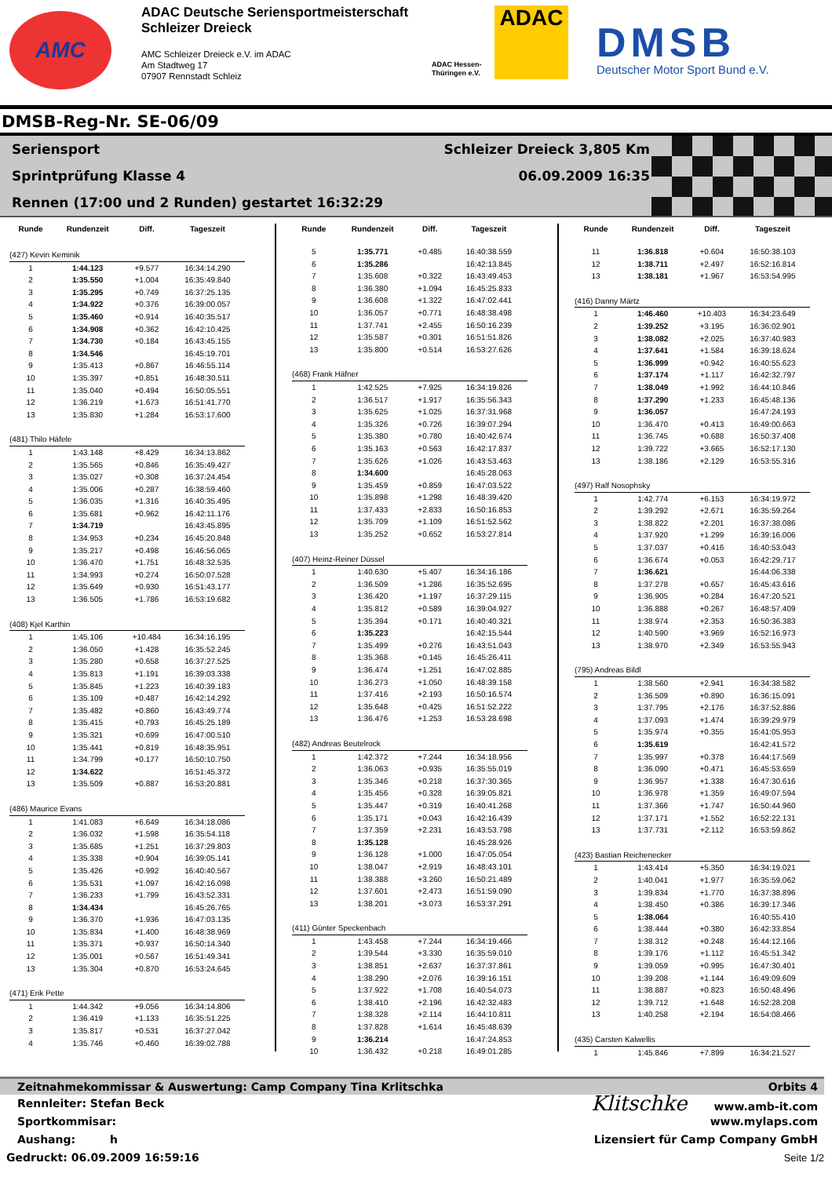AMC
ADAC Deutsche Seriensportmeisterschaft
Schleizer Dreieck
AMC Schleizer Dreieck e.V. im ADAC
Am Stadtweg 17
07907 Rennstadt Schleiz
ADAC Hessen-Thüringen e.V.
ADAC
DMSB
Deutscher Motor Sport Bund e.V.
DMSB-Reg-Nr. SE-06/09
Seriensport Schleizer Dreieck 3,805 Km
Sprintprüfung Klasse 4 06.09.2009 16:35
Rennen (17:00 und 2 Runden) gestartet 16:32:29
| Runde | Rundenzeit | Diff. | Tageszeit |
| --- | --- | --- | --- |
| (427) Kevin Keminik | | | |
| 1 | 1:44.123 | +9.577 | 16:34:14.290 |
| 2 | 1:35.550 | +1.004 | 16:35:49.840 |
| 3 | 1:35.295 | +0.749 | 16:37:25.135 |
| 4 | 1:34.922 | +0.376 | 16:39:00.057 |
| 5 | 1:35.460 | +0.914 | 16:40:35.517 |
| 6 | 1:34.908 | +0.362 | 16:42:10.425 |
| 7 | 1:34.730 | +0.184 | 16:43:45.155 |
| 8 | 1:34.546 | | 16:45:19.701 |
| 9 | 1:35.413 | +0.867 | 16:46:55.114 |
| 10 | 1:35.397 | +0.851 | 16:48:30.511 |
| 11 | 1:35.040 | +0.494 | 16:50:05.551 |
| 12 | 1:36.219 | +1.673 | 16:51:41.770 |
| 13 | 1:35.830 | +1.284 | 16:53:17.600 |
| (481) Thilo Häfele | | | |
| 1 | 1:43.148 | +8.429 | 16:34:13.862 |
| 2 | 1:35.565 | +0.846 | 16:35:49.427 |
| 3 | 1:35.027 | +0.308 | 16:37:24.454 |
| 4 | 1:35.006 | +0.287 | 16:38:59.460 |
| 5 | 1:36.035 | +1.316 | 16:40:35.495 |
| 6 | 1:35.681 | +0.962 | 16:42:11.176 |
| 7 | 1:34.719 | | 16:43:45.895 |
| 8 | 1:34.953 | +0.234 | 16:45:20.848 |
| 9 | 1:35.217 | +0.498 | 16:46:56.065 |
| 10 | 1:36.470 | +1.751 | 16:48:32.535 |
| 11 | 1:34.993 | +0.274 | 16:50:07.528 |
| 12 | 1:35.649 | +0.930 | 16:51:43.177 |
| 13 | 1:36.505 | +1.786 | 16:53:19.682 |
| (408) Kjel Karthin | | | |
| 1 | 1:45.106 | +10.484 | 16:34:16.195 |
| 2 | 1:36.050 | +1.428 | 16:35:52.245 |
| 3 | 1:35.280 | +0.658 | 16:37:27.525 |
| 4 | 1:35.813 | +1.191 | 16:39:03.338 |
| 5 | 1:35.845 | +1.223 | 16:40:39.183 |
| 6 | 1:35.109 | +0.487 | 16:42:14.292 |
| 7 | 1:35.482 | +0.860 | 16:43:49.774 |
| 8 | 1:35.415 | +0.793 | 16:45:25.189 |
| 9 | 1:35.321 | +0.699 | 16:47:00.510 |
| 10 | 1:35.441 | +0.819 | 16:48:35.951 |
| 11 | 1:34.799 | +0.177 | 16:50:10.750 |
| 12 | 1:34.622 | | 16:51:45.372 |
| 13 | 1:35.509 | +0.887 | 16:53:20.881 |
| (486) Maurice Evans | | | |
| 1 | 1:41.083 | +6.649 | 16:34:18.086 |
| 2 | 1:36.032 | +1.598 | 16:35:54.118 |
| 3 | 1:35.685 | +1.251 | 16:37:29.803 |
| 4 | 1:35.338 | +0.904 | 16:39:05.141 |
| 5 | 1:35.426 | +0.992 | 16:40:40.567 |
| 6 | 1:35.531 | +1.097 | 16:42:16.098 |
| 7 | 1:36.233 | +1.799 | 16:43:52.331 |
| 8 | 1:34.434 | | 16:45:26.765 |
| 9 | 1:36.370 | +1.936 | 16:47:03.135 |
| 10 | 1:35.834 | +1.400 | 16:48:38.969 |
| 11 | 1:35.371 | +0.937 | 16:50:14.340 |
| 12 | 1:35.001 | +0.567 | 16:51:49.341 |
| 13 | 1:35.304 | +0.870 | 16:53:24.645 |
| (471) Erik Pette | | | |
| 1 | 1:44.342 | +9.056 | 16:34:14.806 |
| 2 | 1:36.419 | +1.133 | 16:35:51.225 |
| 3 | 1:35.817 | +0.531 | 16:37:27.042 |
| 4 | 1:35.746 | +0.460 | 16:39:02.788 |
| Runde | Rundenzeit | Diff. | Tageszeit |
| --- | --- | --- | --- |
| 5 | 1:35.771 | +0.485 | 16:40:38.559 |
| 6 | 1:35.286 | | 16:42:13.845 |
| 7 | 1:35.608 | +0.322 | 16:43:49.453 |
| 8 | 1:36.380 | +1.094 | 16:45:25.833 |
| 9 | 1:36.608 | +1.322 | 16:47:02.441 |
| 10 | 1:36.057 | +0.771 | 16:48:38.498 |
| 11 | 1:37.741 | +2.455 | 16:50:16.239 |
| 12 | 1:35.587 | +0.301 | 16:51:51.826 |
| 13 | 1:35.800 | +0.514 | 16:53:27.626 |
| (468) Frank Häfner | | | |
| 1 | 1:42.525 | +7.925 | 16:34:19.826 |
| 2 | 1:36.517 | +1.917 | 16:35:56.343 |
| 3 | 1:35.625 | +1.025 | 16:37:31.968 |
| 4 | 1:35.326 | +0.726 | 16:39:07.294 |
| 5 | 1:35.380 | +0.780 | 16:40:42.674 |
| 6 | 1:35.163 | +0.563 | 16:42:17.837 |
| 7 | 1:35.626 | +1.026 | 16:43:53.463 |
| 8 | 1:34.600 | | 16:45:28.063 |
| 9 | 1:35.459 | +0.859 | 16:47:03.522 |
| 10 | 1:35.898 | +1.298 | 16:48:39.420 |
| 11 | 1:37.433 | +2.833 | 16:50:16.853 |
| 12 | 1:35.709 | +1.109 | 16:51:52.562 |
| 13 | 1:35.252 | +0.652 | 16:53:27.814 |
| (407) Heinz-Reiner Düssel | | | |
| 1 | 1:40.630 | +5.407 | 16:34:16.186 |
| 2 | 1:36.509 | +1.286 | 16:35:52.695 |
| 3 | 1:36.420 | +1.197 | 16:37:29.115 |
| 4 | 1:35.812 | +0.589 | 16:39:04.927 |
| 5 | 1:35.394 | +0.171 | 16:40:40.321 |
| 6 | 1:35.223 | | 16:42:15.544 |
| 7 | 1:35.499 | +0.276 | 16:43:51.043 |
| 8 | 1:35.368 | +0.145 | 16:45:26.411 |
| 9 | 1:36.474 | +1.251 | 16:47:02.885 |
| 10 | 1:36.273 | +1.050 | 16:48:39.158 |
| 11 | 1:37.416 | +2.193 | 16:50:16.574 |
| 12 | 1:35.648 | +0.425 | 16:51:52.222 |
| 13 | 1:36.476 | +1.253 | 16:53:28.698 |
| (482) Andreas Beutelrock | | | |
| 1 | 1:42.372 | +7.244 | 16:34:18.956 |
| 2 | 1:36.063 | +0.935 | 16:35:55.019 |
| 3 | 1:35.346 | +0.218 | 16:37:30.365 |
| 4 | 1:35.456 | +0.328 | 16:39:05.821 |
| 5 | 1:35.447 | +0.319 | 16:40:41.268 |
| 6 | 1:35.171 | +0.043 | 16:42:16.439 |
| 7 | 1:37.359 | +2.231 | 16:43:53.798 |
| 8 | 1:35.128 | | 16:45:28.926 |
| 9 | 1:36.128 | +1.000 | 16:47:05.054 |
| 10 | 1:38.047 | +2.919 | 16:48:43.101 |
| 11 | 1:38.388 | +3.260 | 16:50:21.489 |
| 12 | 1:37.601 | +2.473 | 16:51:59.090 |
| 13 | 1:38.201 | +3.073 | 16:53:37.291 |
| (411) Günter Speckenbach | | | |
| 1 | 1:43.458 | +7.244 | 16:34:19.466 |
| 2 | 1:39.544 | +3.330 | 16:35:59.010 |
| 3 | 1:38.851 | +2.637 | 16:37:37.861 |
| 4 | 1:38.290 | +2.076 | 16:39:16.151 |
| 5 | 1:37.922 | +1.708 | 16:40:54.073 |
| 6 | 1:38.410 | +2.196 | 16:42:32.483 |
| 7 | 1:38.328 | +2.114 | 16:44:10.811 |
| 8 | 1:37.828 | +1.614 | 16:45:48.639 |
| 9 | 1:36.214 | | 16:47:24.853 |
| 10 | 1:36.432 | +0.218 | 16:49:01.285 |
| Runde | Rundenzeit | Diff. | Tageszeit |
| --- | --- | --- | --- |
| 11 | 1:36.818 | +0.604 | 16:50:38.103 |
| 12 | 1:38.711 | +2.497 | 16:52:16.814 |
| 13 | 1:38.181 | +1.967 | 16:53:54.995 |
| (416) Danny Märtz | | | |
| 1 | 1:46.460 | +10.403 | 16:34:23.649 |
| 2 | 1:39.252 | +3.195 | 16:36:02.901 |
| 3 | 1:38.082 | +2.025 | 16:37:40.983 |
| 4 | 1:37.641 | +1.584 | 16:39:18.624 |
| 5 | 1:36.999 | +0.942 | 16:40:55.623 |
| 6 | 1:37.174 | +1.117 | 16:42:32.797 |
| 7 | 1:38.049 | +1.992 | 16:44:10.846 |
| 8 | 1:37.290 | +1.233 | 16:45:48.136 |
| 9 | 1:36.057 | | 16:47:24.193 |
| 10 | 1:36.470 | +0.413 | 16:49:00.663 |
| 11 | 1:36.745 | +0.688 | 16:50:37.408 |
| 12 | 1:39.722 | +3.665 | 16:52:17.130 |
| 13 | 1:38.186 | +2.129 | 16:53:55.316 |
| (497) Ralf Nosophsky | | | |
| 1 | 1:42.774 | +6.153 | 16:34:19.972 |
| 2 | 1:39.292 | +2.671 | 16:35:59.264 |
| 3 | 1:38.822 | +2.201 | 16:37:38.086 |
| 4 | 1:37.920 | +1.299 | 16:39:16.006 |
| 5 | 1:37.037 | +0.416 | 16:40:53.043 |
| 6 | 1:36.674 | +0.053 | 16:42:29.717 |
| 7 | 1:36.621 | | 16:44:06.338 |
| 8 | 1:37.278 | +0.657 | 16:45:43.616 |
| 9 | 1:36.905 | +0.284 | 16:47:20.521 |
| 10 | 1:36.888 | +0.267 | 16:48:57.409 |
| 11 | 1:38.974 | +2.353 | 16:50:36.383 |
| 12 | 1:40.590 | +3.969 | 16:52:16.973 |
| 13 | 1:38.970 | +2.349 | 16:53:55.943 |
| (795) Andreas Bildl | | | |
| 1 | 1:38.560 | +2.941 | 16:34:38.582 |
| 2 | 1:36.509 | +0.890 | 16:36:15.091 |
| 3 | 1:37.795 | +2.176 | 16:37:52.886 |
| 4 | 1:37.093 | +1.474 | 16:39:29.979 |
| 5 | 1:35.974 | +0.355 | 16:41:05.953 |
| 6 | 1:35.619 | | 16:42:41.572 |
| 7 | 1:35.997 | +0.378 | 16:44:17.569 |
| 8 | 1:36.090 | +0.471 | 16:45:53.659 |
| 9 | 1:36.957 | +1.338 | 16:47:30.616 |
| 10 | 1:36.978 | +1.359 | 16:49:07.594 |
| 11 | 1:37.366 | +1.747 | 16:50:44.960 |
| 12 | 1:37.171 | +1.552 | 16:52:22.131 |
| 13 | 1:37.731 | +2.112 | 16:53:59.862 |
| (423) Bastian Reichenecker | | | |
| 1 | 1:43.414 | +5.350 | 16:34:19.021 |
| 2 | 1:40.041 | +1.977 | 16:35:59.062 |
| 3 | 1:39.834 | +1.770 | 16:37:38.896 |
| 4 | 1:38.450 | +0.386 | 16:39:17.346 |
| 5 | 1:38.064 | | 16:40:55.410 |
| 6 | 1:38.444 | +0.380 | 16:42:33.854 |
| 7 | 1:38.312 | +0.248 | 16:44:12.166 |
| 8 | 1:39.176 | +1.112 | 16:45:51.342 |
| 9 | 1:39.059 | +0.995 | 16:47:30.401 |
| 10 | 1:39.208 | +1.144 | 16:49:09.609 |
| 11 | 1:38.887 | +0.823 | 16:50:48.496 |
| 12 | 1:39.712 | +1.648 | 16:52:28.208 |
| 13 | 1:40.258 | +2.194 | 16:54:08.466 |
| (435) Carsten Kalwellis | | | |
| 1 | 1:45.846 | +7.899 | 16:34:21.527 |
Zeitnahmekommissar & Auswertung: Camp Company Tina Krlitschka Orbits 4
Rennleiter: Stefan Beck Klitschke www.amb-it.com
Sportkommisar: www.mylaps.com
Aushang: h Lizensiert für Camp Company GmbH
Gedruckt: 06.09.2009 16:59:16 Seite 1/2